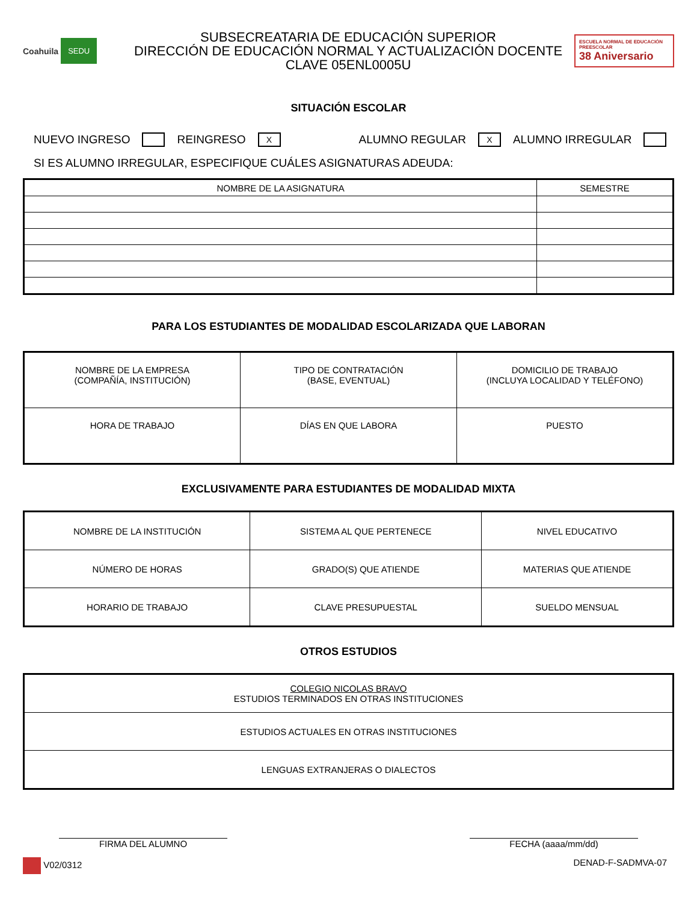Coahuila SEDU
SUBSECREATARIA DE EDUCACIÓN SUPERIOR
DIRECCIÓN DE EDUCACIÓN NORMAL Y ACTUALIZACIÓN DOCENTE
CLAVE 05ENL0005U
ESCUELA NORMAL DE EDUCACIÓN PREESCOLAR
38 Aniversario
SITUACIÓN ESCOLAR
NUEVO INGRESO REINGRESO X ALUMNO REGULAR X ALUMNO IRREGULAR
SI ES ALUMNO IRREGULAR, ESPECIFIQUE CUÁLES ASIGNATURAS ADEUDA:
| NOMBRE DE LA ASIGNATURA | SEMESTRE |
| --- | --- |
PARA LOS ESTUDIANTES DE MODALIDAD ESCOLARIZADA QUE LABORAN
| NOMBRE DE LA EMPRESA (COMPAÑÍA, INSTITUCIÓN) | TIPO DE CONTRATACIÓN (BASE, EVENTUAL) | DOMICILIO DE TRABAJO (INCLUYA LOCALIDAD Y TELÉFONO) |
| HORA DE TRABAJO | DÍAS EN QUE LABORA | PUESTO |
EXCLUSIVAMENTE PARA ESTUDIANTES DE MODALIDAD MIXTA
| NOMBRE DE LA INSTITUCIÓN | SISTEMA AL QUE PERTENECE | NIVEL EDUCATIVO |
| NÚMERO DE HORAS | GRADO(S) QUE ATIENDE | MATERIAS QUE ATIENDE |
| HORARIO DE TRABAJO | CLAVE PRESUPUESTAL | SUELDO MENSUAL |
OTROS ESTUDIOS
| COLEGIO NICOLAS BRAVO ESTUDIOS TERMINADOS EN OTRAS INSTITUCIONES |
| ESTUDIOS ACTUALES EN OTRAS INSTITUCIONES |
| LENGUAS EXTRANJERAS O DIALECTOS |
FIRMA DEL ALUMNO FECHA (aaaa/mm/dd)
V02/0312 DENAD-F-SADMVA-07